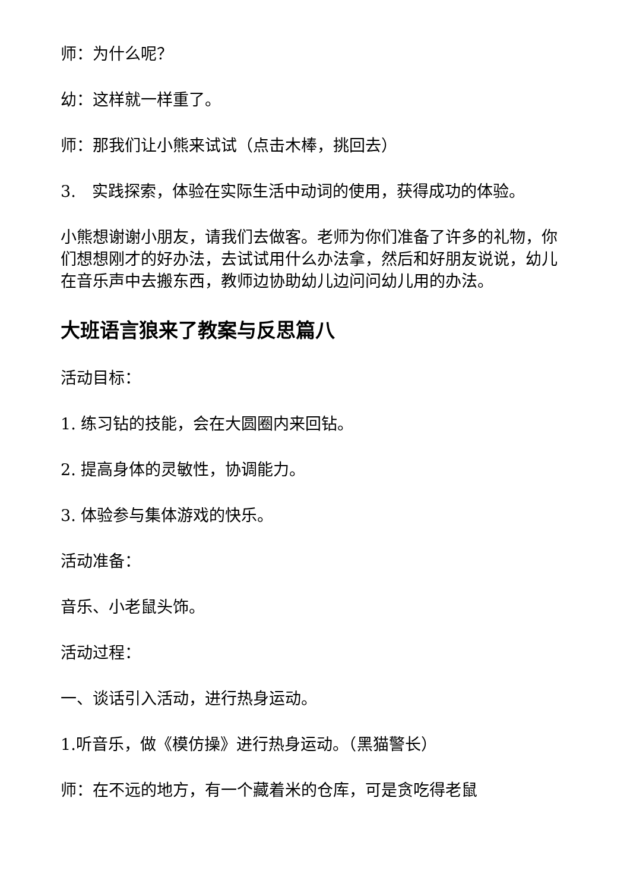师：为什么呢？
幼：这样就一样重了。
师：那我们让小熊来试试（点击木棒，挑回去）
3.　实践探索，体验在实际生活中动词的使用，获得成功的体验。
小熊想谢谢小朋友，请我们去做客。老师为你们准备了许多的礼物，你们想想刚才的好办法，去试试用什么办法拿，然后和好朋友说说，幼儿在音乐声中去搬东西，教师边协助幼儿边问问幼儿用的办法。
大班语言狼来了教案与反思篇八
活动目标：
1. 练习钻的技能，会在大圆圈内来回钻。
2. 提高身体的灵敏性，协调能力。
3. 体验参与集体游戏的快乐。
活动准备：
音乐、小老鼠头饰。
活动过程：
一、谈话引入活动，进行热身运动。
1.听音乐，做《模仿操》进行热身运动。（黑猫警长）
师：在不远的地方，有一个藏着米的仓库，可是贪吃得老鼠